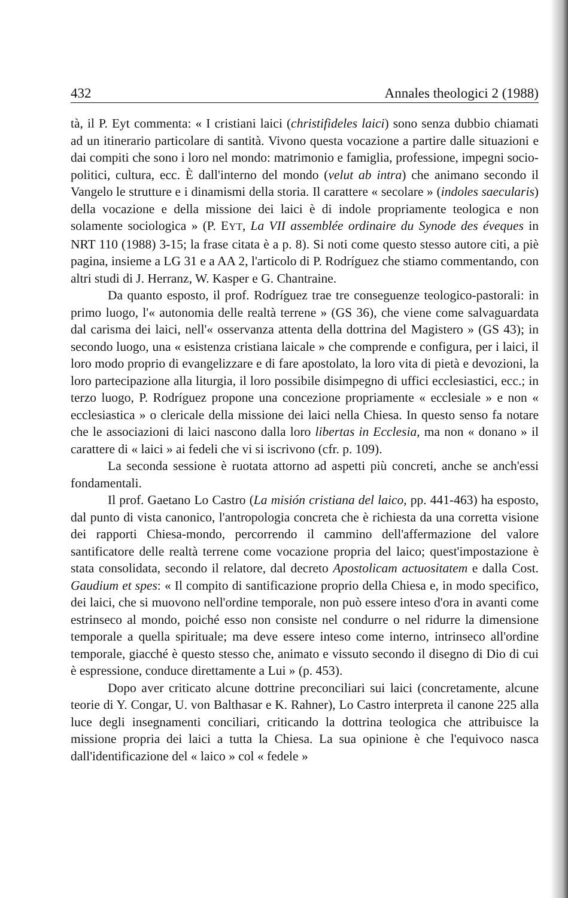432 Annales theologici 2 (1988)
tà, il P. Eyt commenta: « I cristiani laici (christifideles laici) sono senza dubbio chiamati ad un itinerario particolare di santità. Vivono questa vocazione a partire dalle situazioni e dai compiti che sono i loro nel mondo: matrimonio e famiglia, professione, impegni socio-politici, cultura, ecc. È dall'interno del mondo (velut ab intra) che animano secondo il Vangelo le strutture e i dinamismi della storia. Il carattere « secolare » (indoles saecularis) della vocazione e della missione dei laici è di indole propriamente teologica e non solamente sociologica » (P. EYT, La VII assemblée ordinaire du Synode des éveques in NRT 110 (1988) 3-15; la frase citata è a p. 8). Si noti come questo stesso autore citi, a piè pagina, insieme a LG 31 e a AA 2, l'articolo di P. Rodríguez che stiamo commentando, con altri studi di J. Herranz, W. Kasper e G. Chantraine.
Da quanto esposto, il prof. Rodríguez trae tre conseguenze teologico-pastorali: in primo luogo, l'« autonomia delle realtà terrene » (GS 36), che viene come salvaguardata dal carisma dei laici, nell'« osservanza attenta della dottrina del Magistero » (GS 43); in secondo luogo, una « esistenza cristiana laicale » che comprende e configura, per i laici, il loro modo proprio di evangelizzare e di fare apostolato, la loro vita di pietà e devozioni, la loro partecipazione alla liturgia, il loro possibile disimpegno di uffici ecclesiastici, ecc.; in terzo luogo, P. Rodríguez propone una concezione propriamente « ecclesiale » e non « ecclesiastica » o clericale della missione dei laici nella Chiesa. In questo senso fa notare che le associazioni di laici nascono dalla loro libertas in Ecclesia, ma non « donano » il carattere di « laici » ai fedeli che vi si iscrivono (cfr. p. 109).
La seconda sessione è ruotata attorno ad aspetti più concreti, anche se anch'essi fondamentali.
Il prof. Gaetano Lo Castro (La misión cristiana del laico, pp. 441-463) ha esposto, dal punto di vista canonico, l'antropologia concreta che è richiesta da una corretta visione dei rapporti Chiesa-mondo, percorrendo il cammino dell'affermazione del valore santificatore delle realtà terrene come vocazione propria del laico; quest'impostazione è stata consolidata, secondo il relatore, dal decreto Apostolicam actuositatem e dalla Cost. Gaudium et spes: « Il compito di santificazione proprio della Chiesa e, in modo specifico, dei laici, che si muovono nell'ordine temporale, non può essere inteso d'ora in avanti come estrinseco al mondo, poiché esso non consiste nel condurre o nel ridurre la dimensione temporale a quella spirituale; ma deve essere inteso come interno, intrinseco all'ordine temporale, giacché è questo stesso che, animato e vissuto secondo il disegno di Dio di cui è espressione, conduce direttamente a Lui » (p. 453).
Dopo aver criticato alcune dottrine preconciliari sui laici (concretamente, alcune teorie di Y. Congar, U. von Balthasar e K. Rahner), Lo Castro interpreta il canone 225 alla luce degli insegnamenti conciliari, criticando la dottrina teologica che attribuisce la missione propria dei laici a tutta la Chiesa. La sua opinione è che l'equivoco nasca dall'identificazione del « laico » col « fedele »